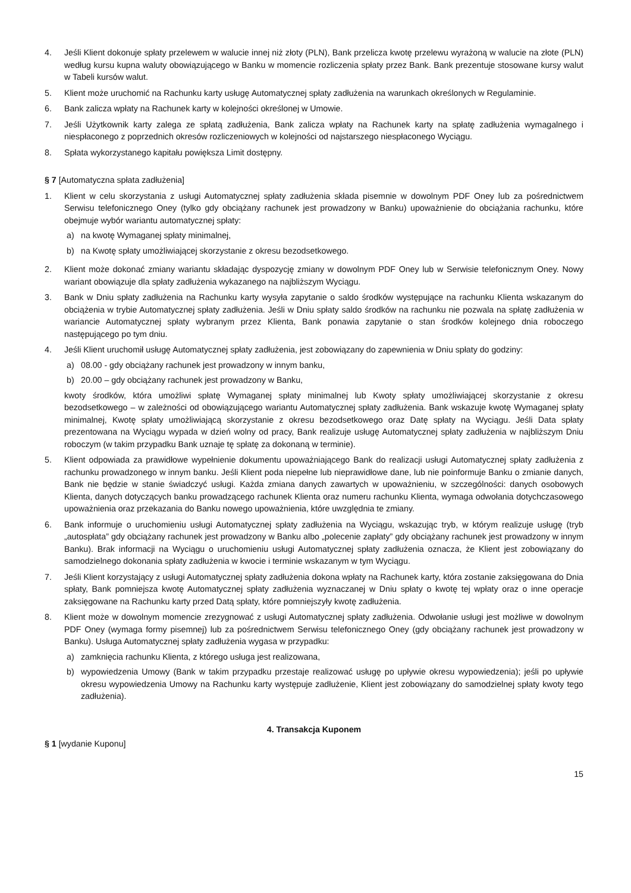4. Jeśli Klient dokonuje spłaty przelewem w walucie innej niż złoty (PLN), Bank przelicza kwotę przelewu wyrażoną w walucie na złote (PLN) według kursu kupna waluty obowiązującego w Banku w momencie rozliczenia spłaty przez Bank. Bank prezentuje stosowane kursy walut w Tabeli kursów walut.
5. Klient może uruchomić na Rachunku karty usługę Automatycznej spłaty zadłużenia na warunkach określonych w Regulaminie.
6. Bank zalicza wpłaty na Rachunek karty w kolejności określonej w Umowie.
7. Jeśli Użytkownik karty zalega ze spłatą zadłużenia, Bank zalicza wpłaty na Rachunek karty na spłatę zadłużenia wymagalnego i niespłaconego z poprzednich okresów rozliczeniowych w kolejności od najstarszego niespłaconego Wyciągu.
8. Spłata wykorzystanego kapitału powiększa Limit dostępny.
§ 7 [Automatyczna spłata zadłużenia]
1. Klient w celu skorzystania z usługi Automatycznej spłaty zadłużenia składa pisemnie w dowolnym PDF Oney lub za pośrednictwem Serwisu telefonicznego Oney (tylko gdy obciążany rachunek jest prowadzony w Banku) upoważnienie do obciążania rachunku, które obejmuje wybór wariantu automatycznej spłaty:
a) na kwotę Wymaganej spłaty minimalnej,
b) na Kwotę spłaty umożliwiającej skorzystanie z okresu bezodsetkowego.
2. Klient może dokonać zmiany wariantu składając dyspozycję zmiany w dowolnym PDF Oney lub w Serwisie telefonicznym Oney. Nowy wariant obowiązuje dla spłaty zadłużenia wykazanego na najbliższym Wyciągu.
3. Bank w Dniu spłaty zadłużenia na Rachunku karty wysyła zapytanie o saldo środków występujące na rachunku Klienta wskazanym do obciążenia w trybie Automatycznej spłaty zadłużenia. Jeśli w Dniu spłaty saldo środków na rachunku nie pozwala na spłatę zadłużenia w wariancie Automatycznej spłaty wybranym przez Klienta, Bank ponawia zapytanie o stan środków kolejnego dnia roboczego następującego po tym dniu.
4. Jeśli Klient uruchomił usługę Automatycznej spłaty zadłużenia, jest zobowiązany do zapewnienia w Dniu spłaty do godziny:
a) 08.00 - gdy obciążany rachunek jest prowadzony w innym banku,
b) 20.00 – gdy obciążany rachunek jest prowadzony w Banku,
kwoty środków, która umożliwi spłatę Wymaganej spłaty minimalnej lub Kwoty spłaty umożliwiającej skorzystanie z okresu bezodsetkowego – w zależności od obowiązującego wariantu Automatycznej spłaty zadłużenia. Bank wskazuje kwotę Wymaganej spłaty minimalnej, Kwotę spłaty umożliwiającą skorzystanie z okresu bezodsetkowego oraz Datę spłaty na Wyciągu. Jeśli Data spłaty prezentowana na Wyciągu wypada w dzień wolny od pracy, Bank realizuje usługę Automatycznej spłaty zadłużenia w najbliższym Dniu roboczym (w takim przypadku Bank uznaje tę spłatę za dokonaną w terminie).
5. Klient odpowiada za prawidłowe wypełnienie dokumentu upoważniającego Bank do realizacji usługi Automatycznej spłaty zadłużenia z rachunku prowadzonego w innym banku. Jeśli Klient poda niepełne lub nieprawidłowe dane, lub nie poinformuje Banku o zmianie danych, Bank nie będzie w stanie świadczyć usługi. Każda zmiana danych zawartych w upoważnieniu, w szczególności: danych osobowych Klienta, danych dotyczących banku prowadzącego rachunek Klienta oraz numeru rachunku Klienta, wymaga odwołania dotychczasowego upoważnienia oraz przekazania do Banku nowego upoważnienia, które uwzględnia te zmiany.
6. Bank informuje o uruchomieniu usługi Automatycznej spłaty zadłużenia na Wyciągu, wskazując tryb, w którym realizuje usługę (tryb „autospłata” gdy obciążany rachunek jest prowadzony w Banku albo „polecenie zapłaty” gdy obciążany rachunek jest prowadzony w innym Banku). Brak informacji na Wyciągu o uruchomieniu usługi Automatycznej spłaty zadłużenia oznacza, że Klient jest zobowiązany do samodzielnego dokonania spłaty zadłużenia w kwocie i terminie wskazanym w tym Wyciągu.
7. Jeśli Klient korzystający z usługi Automatycznej spłaty zadłużenia dokona wpłaty na Rachunek karty, która zostanie zaksięgowana do Dnia spłaty, Bank pomniejsza kwotę Automatycznej spłaty zadłużenia wyznaczanej w Dniu spłaty o kwotę tej wpłaty oraz o inne operacje zaksięgowane na Rachunku karty przed Datą spłaty, które pomniejszyły kwotę zadłużenia.
8. Klient może w dowolnym momencie zrezygnować z usługi Automatycznej spłaty zadłużenia. Odwołanie usługi jest możliwe w dowolnym PDF Oney (wymaga formy pisemnej) lub za pośrednictwem Serwisu telefonicznego Oney (gdy obciążany rachunek jest prowadzony w Banku). Usługa Automatycznej spłaty zadłużenia wygasa w przypadku:
a) zamknięcia rachunku Klienta, z którego usługa jest realizowana,
b) wypowiedzenia Umowy (Bank w takim przypadku przestaje realizować usługę po upływie okresu wypowiedzenia); jeśli po upływie okresu wypowiedzenia Umowy na Rachunku karty występuje zadłużenie, Klient jest zobowiązany do samodzielnej spłaty kwoty tego zadłużenia).
4. Transakcja Kuponem
§ 1 [wydanie Kuponu]
15